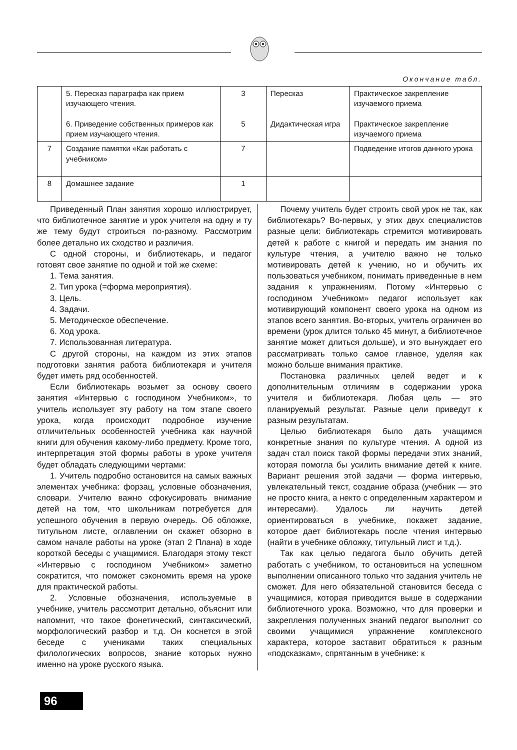Окончание табл.
| | 5. Пересказ параграфа как прием изучающего чтения. 6. Приведение собственных примеров как прием изучающего чтения. | 3 5 | Пересказ Дидактическая игра | Практическое закрепление изучаемого приема Практическое закрепление изучаемого приема |
| 7 | Создание памятки «Как работать с учебником» | 7 | | Подведение итогов данного урока |
| 8 | Домашнее задание | 1 | | |
Приведенный План занятия хорошо иллюстрирует, что библиотечное занятие и урок учителя на одну и ту же тему будут строиться по-разному. Рассмотрим более детально их сходство и различия.
С одной стороны, и библиотекарь, и педагог готовят свое занятие по одной и той же схеме:
1. Тема занятия.
2. Тип урока (=форма мероприятия).
3. Цель.
4. Задачи.
5. Методическое обеспечение.
6. Ход урока.
7. Использованная литература.
С другой стороны, на каждом из этих этапов подготовки занятия работа библиотекаря и учителя будет иметь ряд особенностей.
Если библиотекарь возьмет за основу своего занятия «Интервью с господином Учебником», то учитель использует эту работу на том этапе своего урока, когда происходит подробное изучение отличительных особенностей учебника как научной книги для обучения какому-либо предмету. Кроме того, интерпретация этой формы работы в уроке учителя будет обладать следующими чертами:
1. Учитель подробно остановится на самых важных элементах учебника: форзац, условные обозначения, словари. Учителю важно сфокусировать внимание детей на том, что школьникам потребуется для успешного обучения в первую очередь. Об обложке, титульном листе, оглавлении он скажет обзорно в самом начале работы на уроке (этап 2 Плана) в ходе короткой беседы с учащимися. Благодаря этому текст «Интервью с господином Учебником» заметно сократится, что поможет сэкономить время на уроке для практической работы.
2. Условные обозначения, используемые в учебнике, учитель рассмотрит детально, объяснит или напомнит, что такое фонетический, синтаксический, морфологический разбор и т.д. Он коснется в этой беседе с учениками таких специальных филологических вопросов, знание которых нужно именно на уроке русского языка.
Почему учитель будет строить свой урок не так, как библиотекарь? Во-первых, у этих двух специалистов разные цели: библиотекарь стремится мотивировать детей к работе с книгой и передать им знания по культуре чтения, а учителю важно не только мотивировать детей к учению, но и обучить их пользоваться учебником, понимать приведенные в нем задания к упражнениям. Потому «Интервью с господином Учебником» педагог использует как мотивирующий компонент своего урока на одном из этапов всего занятия. Во-вторых, учитель ограничен во времени (урок длится только 45 минут, а библиотечное занятие может длиться дольше), и это вынуждает его рассматривать только самое главное, уделяя как можно больше внимания практике.
Постановка различных целей ведет и к дополнительным отличиям в содержании урока учителя и библиотекаря. Любая цель — это планируемый результат. Разные цели приведут к разным результатам.
Целью библиотекаря было дать учащимся конкретные знания по культуре чтения. А одной из задач стал поиск такой формы передачи этих знаний, которая помогла бы усилить внимание детей к книге. Вариант решения этой задачи — форма интервью, увлекательный текст, создание образа (учебник — это не просто книга, а некто с определенным характером и интересами). Удалось ли научить детей ориентироваться в учебнике, покажет задание, которое дает библиотекарь после чтения интервью (найти в учебнике обложку, титульный лист и т.д.).
Так как целью педагога было обучить детей работать с учебником, то остановиться на успешном выполнении описанного только что задания учитель не сможет. Для него обязательной становится беседа с учащимися, которая приводится выше в содержании библиотечного урока. Возможно, что для проверки и закрепления полученных знаний педагог выполнит со своими учащимися упражнение комплексного характера, которое заставит обратиться к разным «подсказкам», спрятанным в учебнике: к
96